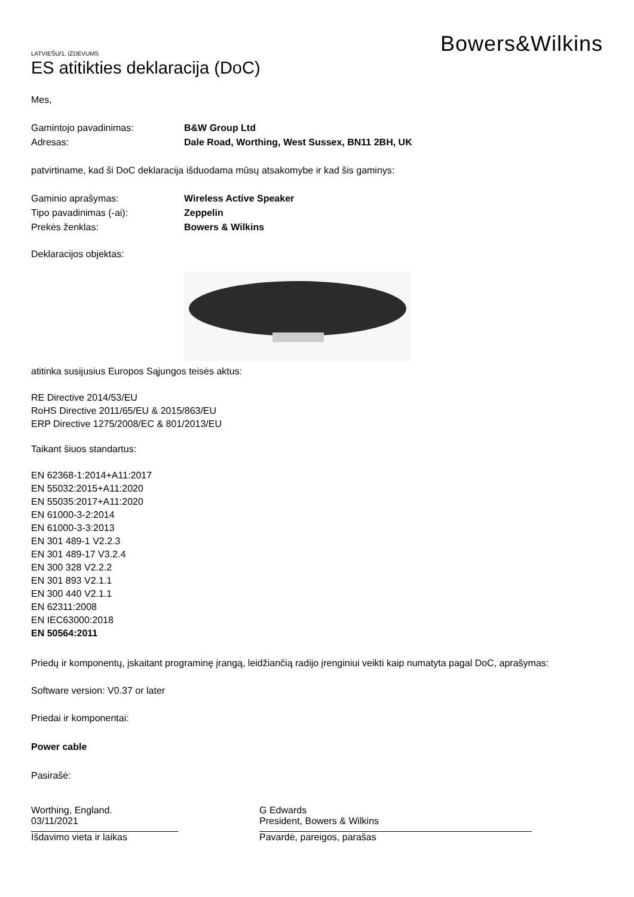Bowers&Wilkins
LATVIEŠU/1. IZDEVUMS
ES atitikties deklaracija (DoC)
Mes,
Gamintojo pavadinimas: B&W Group Ltd
Adresas: Dale Road, Worthing, West Sussex, BN11 2BH, UK
patvirtiname, kad ši DoC deklaracija išduodama mūsų atsakomybe ir kad šis gaminys:
Gaminio aprašymas: Wireless Active Speaker
Tipo pavadinimas (-ai): Zeppelin
Prekės ženklas: Bowers & Wilkins
Deklaracijos objektas:
atitinka susijusius Europos Sąjungos teisės aktus:
RE Directive 2014/53/EU
RoHS Directive 2011/65/EU & 2015/863/EU
ERP Directive 1275/2008/EC & 801/2013/EU
Taikant šiuos standartus:
EN 62368-1:2014+A11:2017
EN 55032:2015+A11:2020
EN 55035:2017+A11:2020
EN 61000-3-2:2014
EN 61000-3-3:2013
EN 301 489-1 V2.2.3
EN 301 489-17 V3.2.4
EN 300 328 V2.2.2
EN 301 893 V2.1.1
EN 300 440 V2.1.1
EN 62311:2008
EN IEC63000:2018
EN 50564:2011
Priedų ir komponentų, įskaitant programinę įrangą, leidžiančią radijo įrenginiui veikti kaip numatyta pagal DoC, aprašymas:
Software version: V0.37 or later
Priedai ir komponentai:
Power cable
Pasirašė:
Worthing, England.
03/11/2021
Išdavimo vieta ir laikas
G Edwards
President, Bowers & Wilkins
Pavardė, pareigos, parašas